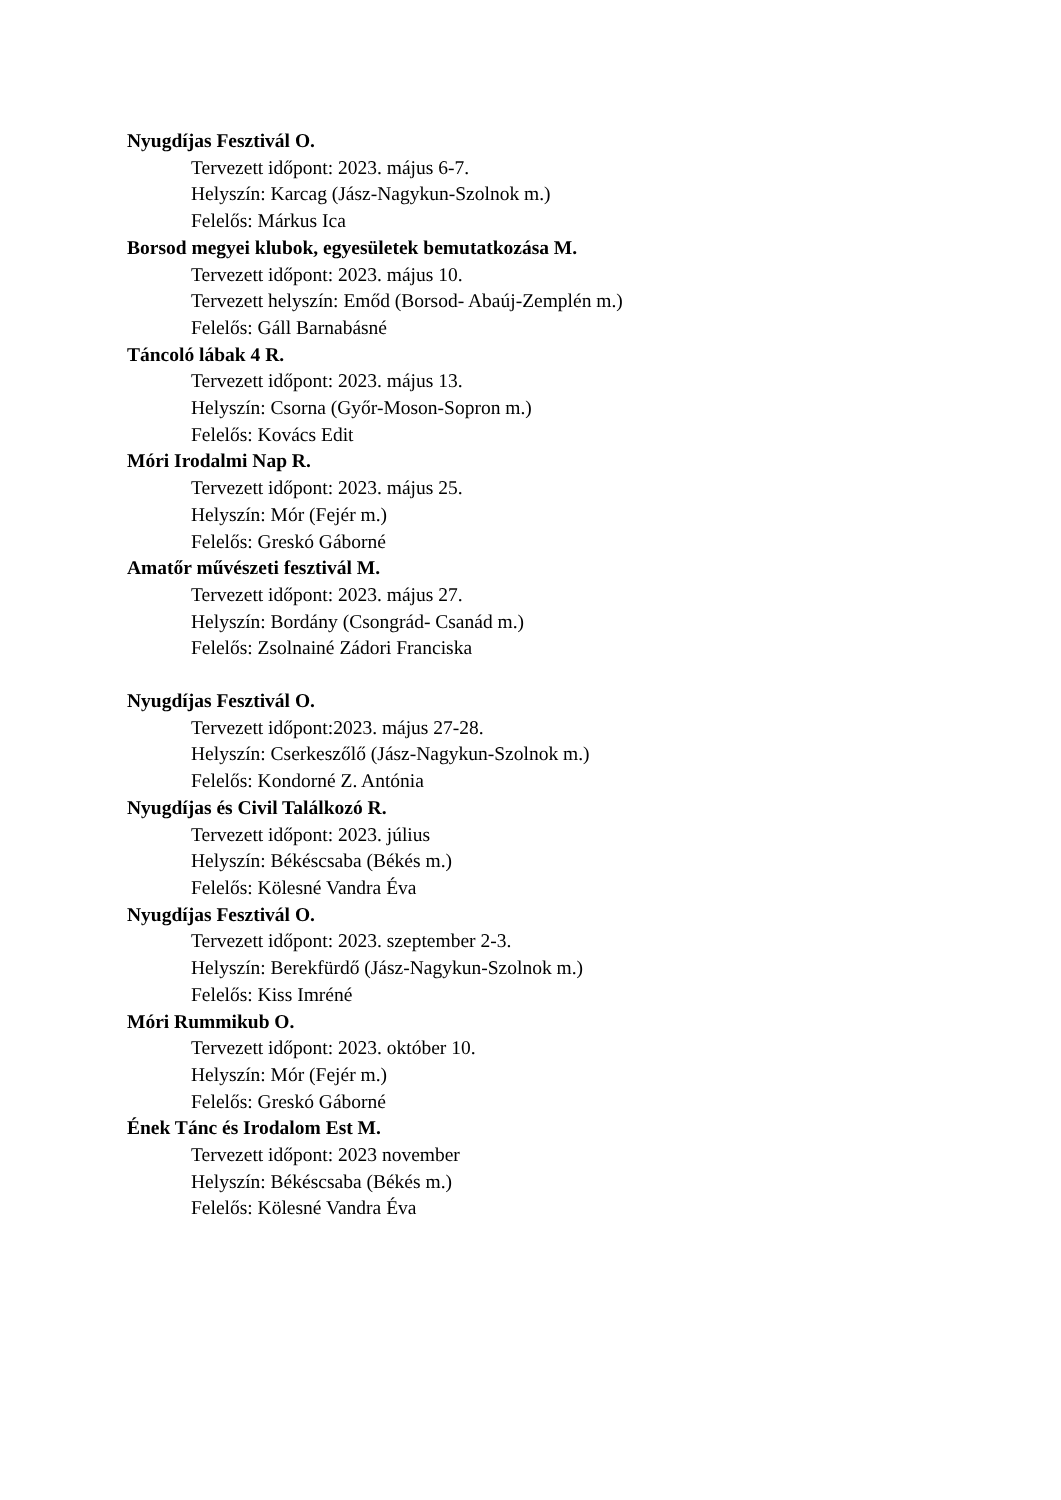Nyugdíjas Fesztivál O.
Tervezett időpont: 2023. május 6-7.
Helyszín: Karcag (Jász-Nagykun-Szolnok m.)
Felelős: Márkus Ica
Borsod megyei klubok, egyesületek bemutatkozása M.
Tervezett időpont: 2023. május 10.
Tervezett helyszín: Emőd (Borsod- Abaúj-Zemplén m.)
Felelős: Gáll Barnabásné
Táncoló lábak 4 R.
Tervezett időpont: 2023. május 13.
Helyszín: Csorna (Győr-Moson-Sopron m.)
Felelős: Kovács Edit
Móri Irodalmi Nap R.
Tervezett időpont: 2023. május 25.
Helyszín: Mór (Fejér m.)
Felelős: Greskó Gáborné
Amatőr művészeti fesztivál M.
Tervezett időpont: 2023. május 27.
Helyszín: Bordány (Csongrád- Csanád m.)
Felelős: Zsolnainé Zádori Franciska
Nyugdíjas Fesztivál O.
Tervezett időpont:2023. május 27-28.
Helyszín: Cserkeszőlő (Jász-Nagykun-Szolnok m.)
Felelős: Kondorné Z. Antónia
Nyugdíjas és Civil Találkozó R.
Tervezett időpont: 2023. július
Helyszín: Békéscsaba (Békés m.)
Felelős: Kölesné Vandra Éva
Nyugdíjas Fesztivál O.
Tervezett időpont: 2023. szeptember 2-3.
Helyszín: Berekfürdő (Jász-Nagykun-Szolnok m.)
Felelős: Kiss Imréné
Móri Rummikub O.
Tervezett időpont: 2023. október 10.
Helyszín: Mór (Fejér m.)
Felelős: Greskó Gáborné
Ének Tánc és Irodalom Est M.
Tervezett időpont: 2023 november
Helyszín: Békéscsaba (Békés m.)
Felelős: Kölesné Vandra Éva